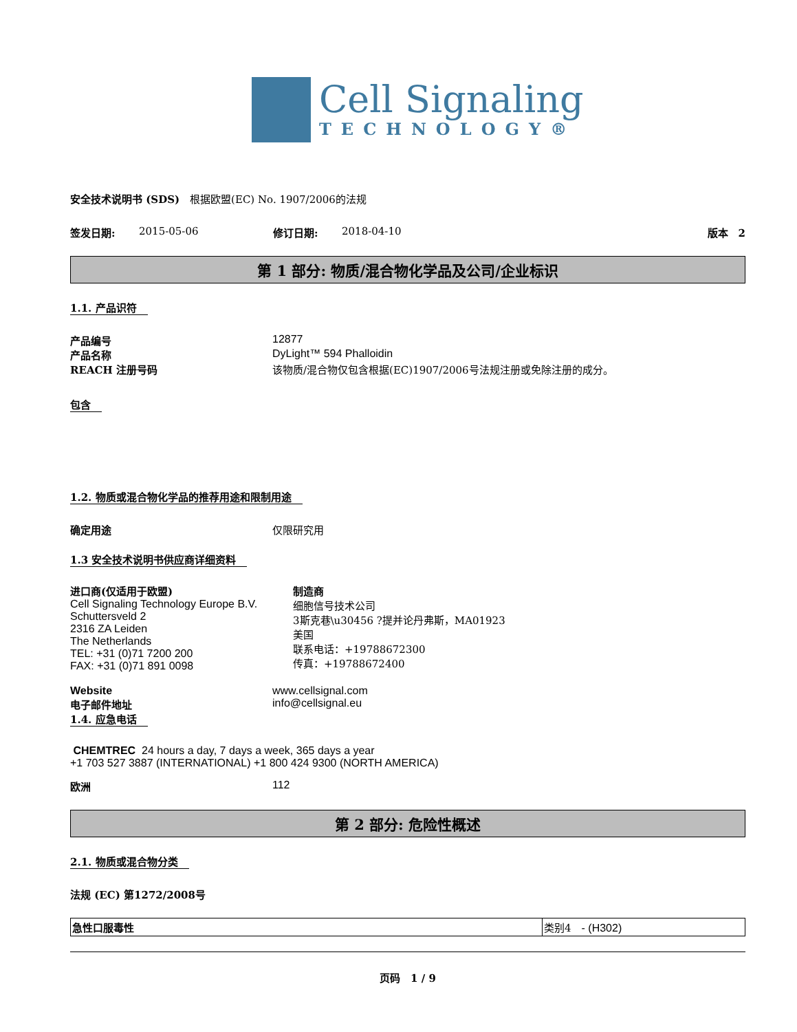Cell Signaling
TECHNOLOGY®
安全技术说明书 (SDS)　根据欧盟(EC) No. 1907/2006的法规
签发日期: 2015-05-06 修订日期: 2018-04-10 版本　2
第 1 部分: 物质/混合物化学品及公司/企业标识
1.1. 产品识符
产品编号 12877
产品名称 DyLight™ 594 Phalloidin
REACH 注册号码 该物质/混合物仅包含根据(EC)1907/2006号法规注册或免除注册的成分。
包含
1.2. 物质或混合物化学品的推荐用途和限制用途
确定用途 仅限研究用
1.3 安全技术说明书供应商详细资料
进口商(仅适用于欧盟)
Cell Signaling Technology Europe B.V.
Schuttersveld 2
2316 ZA Leiden
The Netherlands
TEL: +31 (0)71 7200 200
FAX: +31 (0)71 891 0098
制造商
细胞信号技术公司
3斯克巷\u30456 ?提并论丹弗斯，MA01923
美国
联系电话：+19788672300
传真：+19788672400
Website www.cellsignal.com
电子邮件地址 info@cellsignal.eu
1.4. 应急电话
CHEMTREC 24 hours a day, 7 days a week, 365 days a year
+1 703 527 3887 (INTERNATIONAL) +1 800 424 9300 (NORTH AMERICA)
欧洲 112
第 2 部分: 危险性概述
2.1. 物质或混合物分类
法规 (EC) 第1272/2008号
| 急性口服毒性 | 类别4 - (H302) |
页码　1 / 9